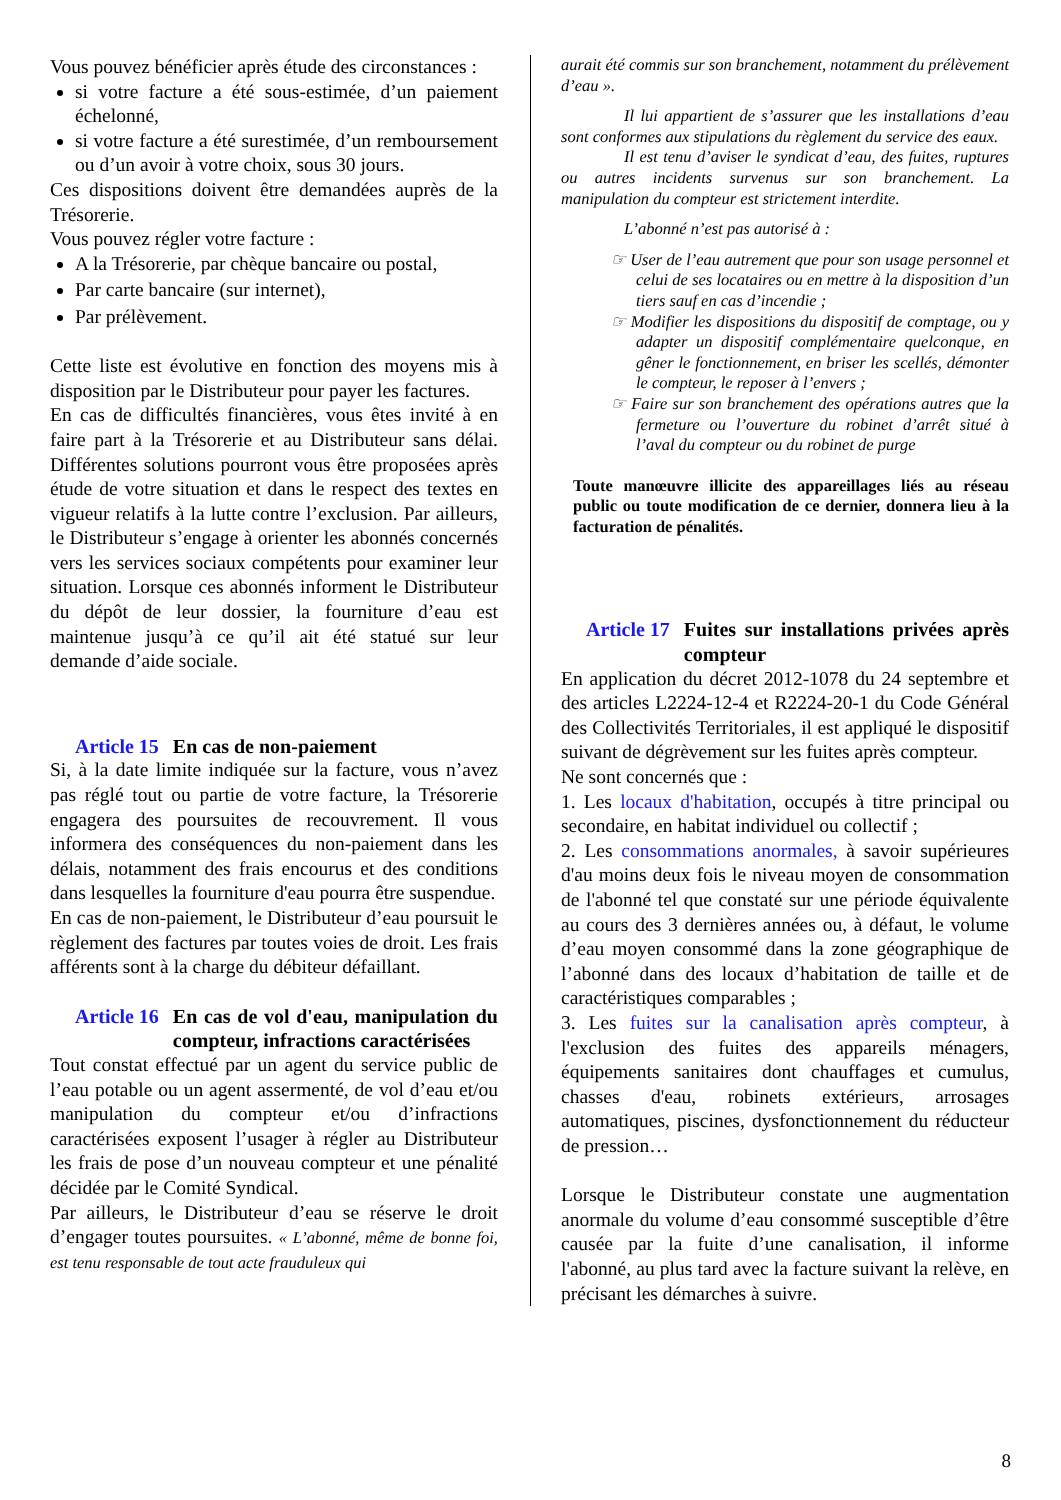Vous pouvez bénéficier après étude des circonstances :
si votre facture a été sous-estimée, d’un paiement échelonné,
si votre facture a été surestimée, d’un remboursement ou d’un avoir à votre choix, sous 30 jours.
Ces dispositions doivent être demandées auprès de la Trésorerie.
Vous pouvez régler votre facture :
A la Trésorerie, par chèque bancaire ou postal,
Par carte bancaire (sur internet),
Par prélèvement.
Cette liste est évolutive en fonction des moyens mis à disposition par le Distributeur pour payer les factures.
En cas de difficultés financières, vous êtes invité à en faire part à la Trésorerie et au Distributeur sans délai. Différentes solutions pourront vous être proposées après étude de votre situation et dans le respect des textes en vigueur relatifs à la lutte contre l’exclusion. Par ailleurs, le Distributeur s’engage à orienter les abonnés concernés vers les services sociaux compétents pour examiner leur situation. Lorsque ces abonnés informent le Distributeur du dépôt de leur dossier, la fourniture d’eau est maintenue jusqu’à ce qu’il ait été statué sur leur demande d’aide sociale.
Article 15 En cas de non-paiement
Si, à la date limite indiquée sur la facture, vous n’avez pas réglé tout ou partie de votre facture, la Trésorerie engagera des poursuites de recouvrement. Il vous informera des conséquences du non-paiement dans les délais, notamment des frais encourus et des conditions dans lesquelles la fourniture d'eau pourra être suspendue.
En cas de non-paiement, le Distributeur d’eau poursuit le règlement des factures par toutes voies de droit. Les frais afférents sont à la charge du débiteur défaillant.
Article 16 En cas de vol d'eau, manipulation du compteur, infractions caractérisées
Tout constat effectué par un agent du service public de l’eau potable ou un agent assermenté, de vol d’eau et/ou manipulation du compteur et/ou d’infractions caractérisées exposent l’usager à régler au Distributeur les frais de pose d’un nouveau compteur et une pénalité décidée par le Comité Syndical.
Par ailleurs, le Distributeur d’eau se réserve le droit d’engager toutes poursuites. « L’abonné, même de bonne foi, est tenu responsable de tout acte frauduleux qui
aurait été commis sur son branchement, notamment du prélèvement d’eau ».
Il lui appartient de s’assurer que les installations d’eau sont conformes aux stipulations du règlement du service des eaux.
Il est tenu d’aviser le syndicat d’eau, des fuites, ruptures ou autres incidents survenus sur son branchement. La manipulation du compteur est strictement interdite.
L’abonné n’est pas autorisé à :
☞ User de l’eau autrement que pour son usage personnel et celui de ses locataires ou en mettre à la disposition d’un tiers sauf en cas d’incendie ;
☞ Modifier les dispositions du dispositif de comptage, ou y adapter un dispositif complémentaire quelconque, en gêner le fonctionnement, en briser les scellés, démonter le compteur, le reposer à l’envers ;
☞ Faire sur son branchement des opérations autres que la fermeture ou l’ouverture du robinet d’arrêt situé à l’aval du compteur ou du robinet de purge
Toute manœuvre illicite des appareillages liés au réseau public ou toute modification de ce dernier, donnera lieu à la facturation de pénalités.
Article 17 Fuites sur installations privées après compteur
En application du décret 2012-1078 du 24 septembre et des articles L2224-12-4 et R2224-20-1 du Code Général des Collectivités Territoriales, il est appliqué le dispositif suivant de dégrèvement sur les fuites après compteur.
Ne sont concernés que :
1. Les locaux d'habitation, occupés à titre principal ou secondaire, en habitat individuel ou collectif ;
2. Les consommations anormales, à savoir supérieures d'au moins deux fois le niveau moyen de consommation de l'abonné tel que constaté sur une période équivalente au cours des 3 dernières années ou, à défaut, le volume d’eau moyen consommé dans la zone géographique de l’abonné dans des locaux d’habitation de taille et de caractéristiques comparables ;
3. Les fuites sur la canalisation après compteur, à l'exclusion des fuites des appareils ménagers, équipements sanitaires dont chauffages et cumulus, chasses d'eau, robinets extérieurs, arrosages automatiques, piscines, dysfonctionnement du réducteur de pression…
Lorsque le Distributeur constate une augmentation anormale du volume d’eau consommé susceptible d’être causée par la fuite d’une canalisation, il informe l'abonné, au plus tard avec la facture suivant la relève, en précisant les démarches à suivre.
8